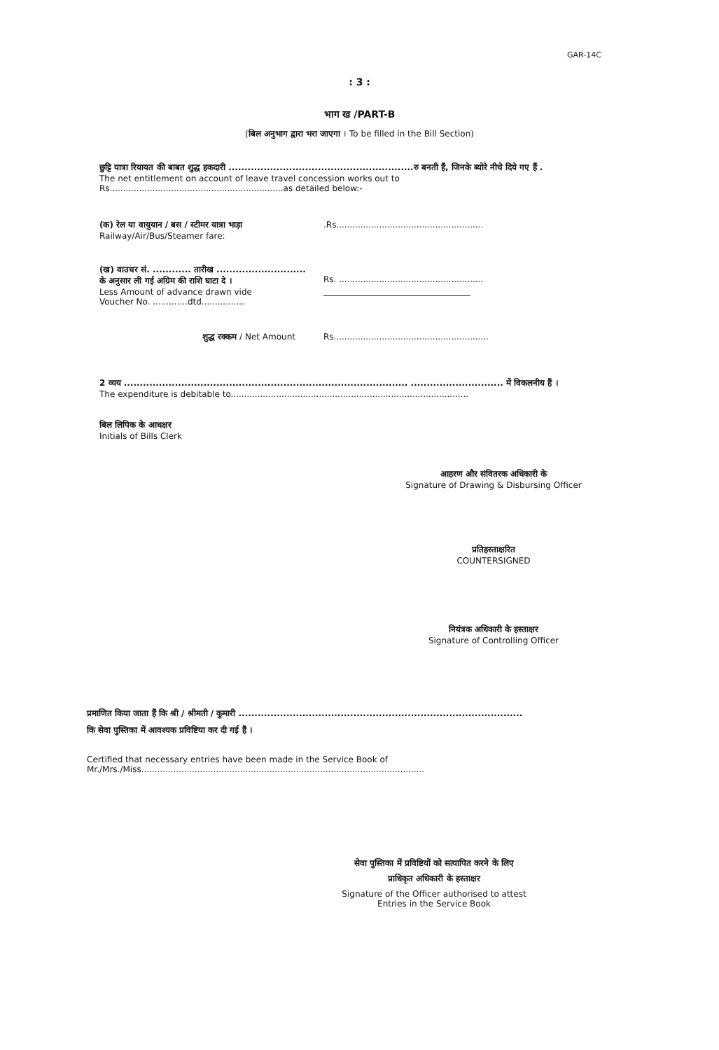GAR-14C
: 3 :
भाग ख /PART-B
(बिल अनुभाग द्वारा भरा जाएगा । To be filled in the Bill Section)
छुट्टि यात्रा रियायत की बाबत शुद्ध हकदारी ..........................................................रु बनती हैं, जिनके ब्योरे नीचे दिये गए हैं .
The net entitlement on account of leave travel concession works out to
Rs.................................................................as detailed below:-
(क) रेल या वायुयान / बस / स्टीमर यात्रा भाड़ा
Railway/Air/Bus/Steamer fare:
.Rs.......................................................
(ख) वाउचर सं. ............ तारीख ............................
के अनुसार ली गई अग्रिम की राशि घाटा दे ।
Less Amount of advance drawn vide
Voucher No. .............dtd................
Rs. ......................................................
शुद्ध रक्कम / Net Amount Rs..........................................................
2 व्यय ......................................................................................... ............................. में विकलनीय हैं ।
The expenditure is debitable to.........................................................................................
बिल लिपिक के आधक्षर
Initials of Bills Clerk
आहरण और संवितरक अधिकारी के
Signature of Drawing & Disbursing Officer
प्रतिहस्ताक्षरित
COUNTERSIGNED
नियंत्रक अधिकारी के हस्ताक्षर
Signature of Controlling Officer
प्रमाणित किया जाता हैं कि श्री / श्रीमती / कुमारी .........................................................................................
कि सेवा पुस्तिका में आवश्यक प्रविष्टिया कर दी गई हैं ।
Certified that necessary entries have been made in the Service Book of
Mr./Mrs./Miss..........................................................................................................
सेवा पुस्तिका में प्रविष्टियों को सत्यापित करने के लिए
प्राधिकृत अधिकारी के हस्ताक्षर
Signature of the Officer authorised to attest
Entries in the Service Book